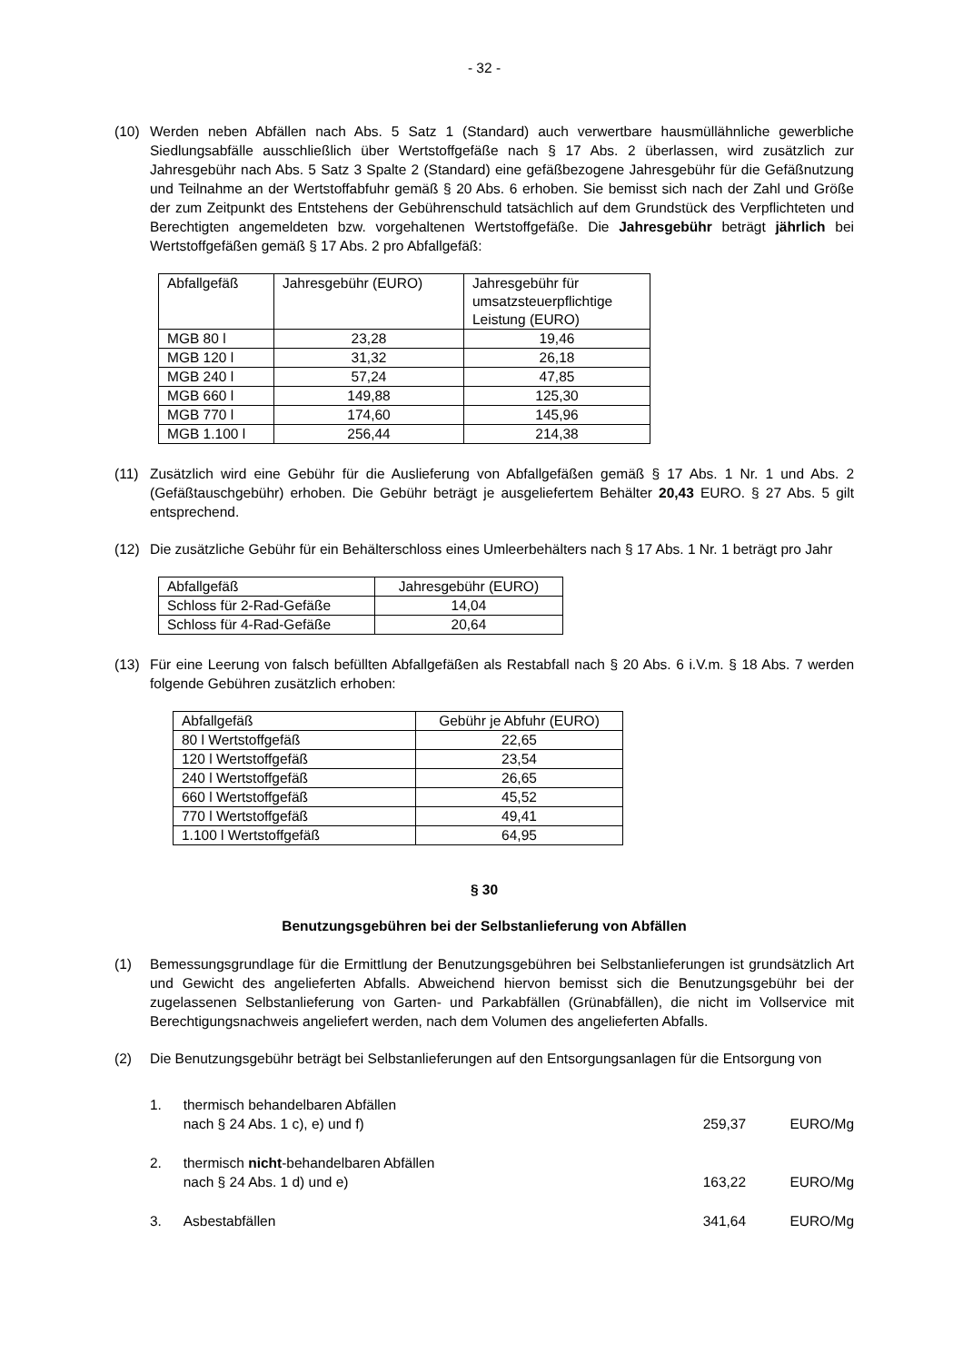- 32 -
(10) Werden neben Abfällen nach Abs. 5 Satz 1 (Standard) auch verwertbare hausmüllähnliche gewerbliche Siedlungsabfälle ausschließlich über Wertstoffgefäße nach § 17 Abs. 2 überlassen, wird zusätzlich zur Jahresgebühr nach Abs. 5 Satz 3 Spalte 2 (Standard) eine gefäßbezogene Jahresgebühr für die Gefäßnutzung und Teilnahme an der Wertstoffabfuhr gemäß § 20 Abs. 6 erhoben. Sie bemisst sich nach der Zahl und Größe der zum Zeitpunkt des Entstehens der Gebührenschuld tatsächlich auf dem Grundstück des Verpflichteten und Berechtigten angemeldeten bzw. vorgehaltenen Wertstoffgefäße. Die Jahresgebühr beträgt jährlich bei Wertstoffgefäßen gemäß § 17 Abs. 2 pro Abfallgefäß:
| Abfallgefäß | Jahresgebühr (EURO) | Jahresgebühr für umsatzsteuerpflichtige Leistung (EURO) |
| MGB 80 l | 23,28 | 19,46 |
| MGB 120 l | 31,32 | 26,18 |
| MGB 240 l | 57,24 | 47,85 |
| MGB 660 l | 149,88 | 125,30 |
| MGB 770 l | 174,60 | 145,96 |
| MGB 1.100 l | 256,44 | 214,38 |
(11) Zusätzlich wird eine Gebühr für die Auslieferung von Abfallgefäßen gemäß § 17 Abs. 1 Nr. 1 und Abs. 2 (Gefäßtauschgebühr) erhoben. Die Gebühr beträgt je ausgeliefertem Behälter 20,43 EURO. § 27 Abs. 5 gilt entsprechend.
(12) Die zusätzliche Gebühr für ein Behälterschloss eines Umleerbehälters nach § 17 Abs. 1 Nr. 1 beträgt pro Jahr
| Abfallgefäß | Jahresgebühr (EURO) |
| Schloss für 2-Rad-Gefäße | 14,04 |
| Schloss für 4-Rad-Gefäße | 20,64 |
(13) Für eine Leerung von falsch befüllten Abfallgefäßen als Restabfall nach § 20 Abs. 6 i.V.m. § 18 Abs. 7 werden folgende Gebühren zusätzlich erhoben:
| Abfallgefäß | Gebühr je Abfuhr (EURO) |
| 80 l Wertstoffgefäß | 22,65 |
| 120 l Wertstoffgefäß | 23,54 |
| 240 l Wertstoffgefäß | 26,65 |
| 660 l Wertstoffgefäß | 45,52 |
| 770 l Wertstoffgefäß | 49,41 |
| 1.100 l Wertstoffgefäß | 64,95 |
§ 30
Benutzungsgebühren bei der Selbstanlieferung von Abfällen
(1) Bemessungsgrundlage für die Ermittlung der Benutzungsgebühren bei Selbstanlieferungen ist grundsätzlich Art und Gewicht des angelieferten Abfalls. Abweichend hiervon bemisst sich die Benutzungsgebühr bei der zugelassenen Selbstanlieferung von Garten- und Parkabfällen (Grünabfällen), die nicht im Vollservice mit Berechtigungsnachweis angeliefert werden, nach dem Volumen des angelieferten Abfalls.
(2) Die Benutzungsgebühr beträgt bei Selbstanlieferungen auf den Entsorgungsanlagen für die Entsorgung von
1. thermisch behandelbaren Abfällen
nach § 24 Abs. 1 c), e) und f)
259,37 EURO/Mg
2. thermisch nicht-behandelbaren Abfällen
nach § 24 Abs. 1 d) und e)
163,22 EURO/Mg
3. Asbestabfällen 341,64 EURO/Mg